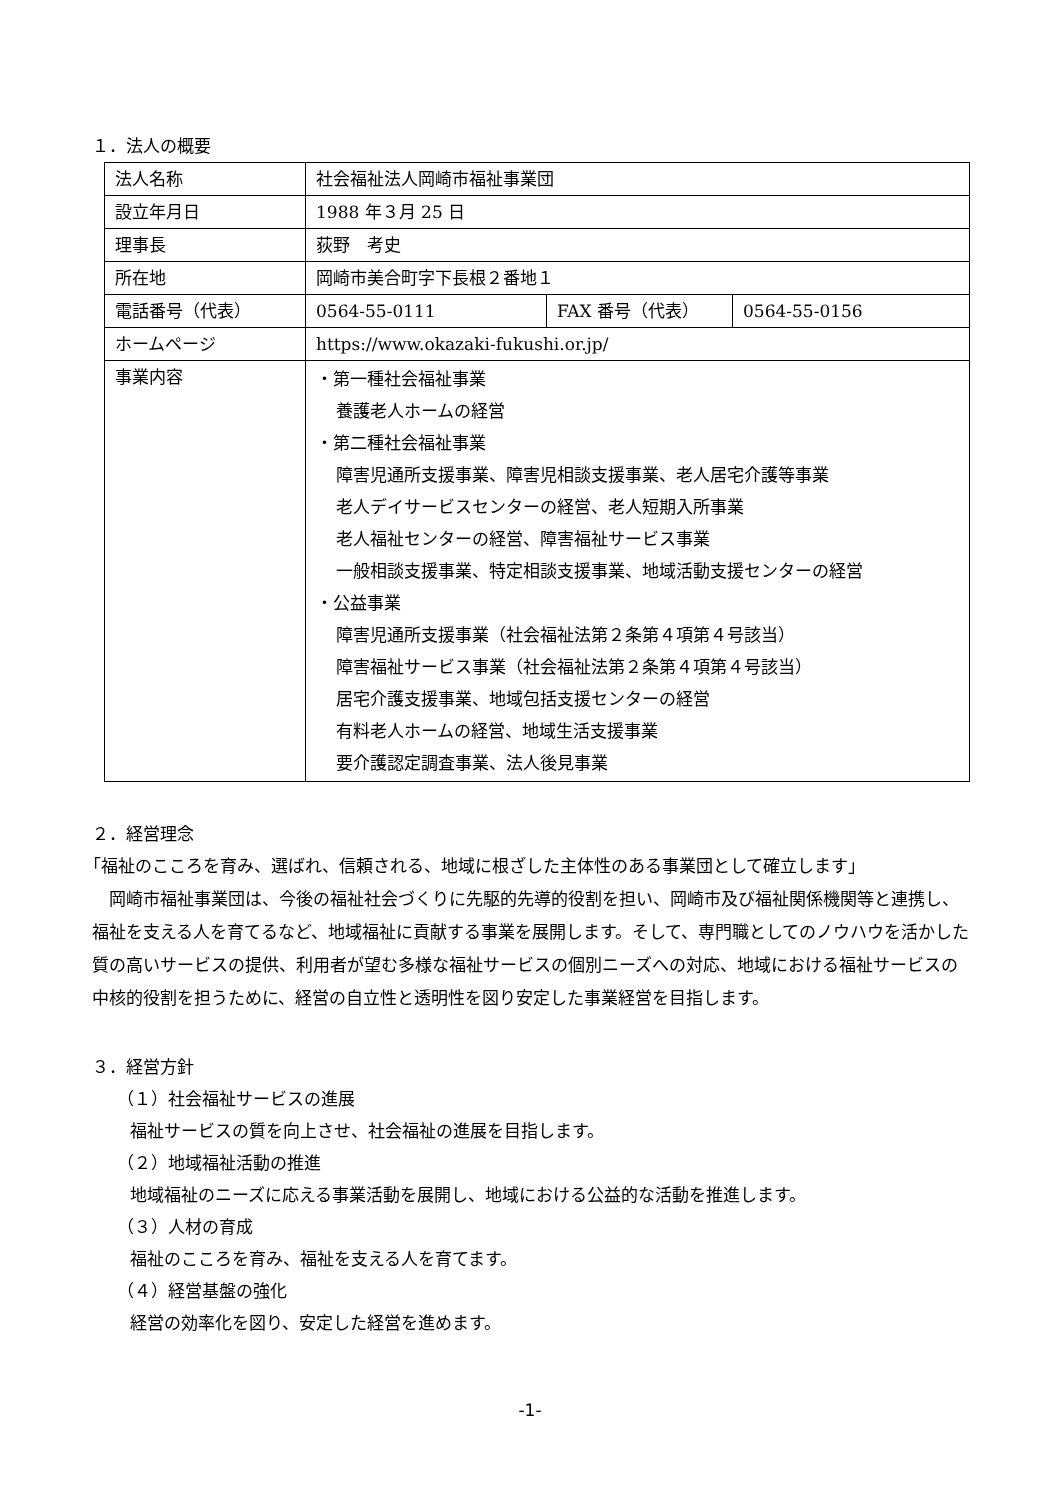１．法人の概要
| 法人名称 | 社会福祉法人岡崎市福祉事業団 | | |
| 設立年月日 | 1988 年３月 25 日 | | |
| 理事長 | 荻野 考史 | | |
| 所在地 | 岡崎市美合町字下長根２番地１ | | |
| 電話番号（代表） | 0564-55-0111 | FAX 番号（代表） | 0564-55-0156 |
| ホームページ | https://www.okazaki-fukushi.or.jp/ | | |
| 事業内容 | ・第一種社会福祉事業 養護老人ホームの経営 ・第二種社会福祉事業 障害児通所支援事業、障害児相談支援事業、老人居宅介護等事業 老人デイサービスセンターの経営、老人短期入所事業 老人福祉センターの経営、障害福祉サービス事業 一般相談支援事業、特定相談支援事業、地域活動支援センターの経営 ・公益事業 障害児通所支援事業（社会福祉法第２条第４項第４号該当） 障害福祉サービス事業（社会福祉法第２条第４項第４号該当） 居宅介護支援事業、地域包括支援センターの経営 有料老人ホームの経営、地域生活支援事業 要介護認定調査事業、法人後見事業 | | |
２．経営理念
「福祉のこころを育み、選ばれ、信頼される、地域に根ざした主体性のある事業団として確立します」
岡崎市福祉事業団は、今後の福祉社会づくりに先駆的先導的役割を担い、岡崎市及び福祉関係機関等と連携し、福祉を支える人を育てるなど、地域福祉に貢献する事業を展開します。そして、専門職としてのノウハウを活かした質の高いサービスの提供、利用者が望む多様な福祉サービスの個別ニーズへの対応、地域における福祉サービスの中核的役割を担うために、経営の自立性と透明性を図り安定した事業経営を目指します。
３．経営方針
（１）社会福祉サービスの進展
福祉サービスの質を向上させ、社会福祉の進展を目指します。
（２）地域福祉活動の推進
地域福祉のニーズに応える事業活動を展開し、地域における公益的な活動を推進します。
（３）人材の育成
福祉のこころを育み、福祉を支える人を育てます。
（４）経営基盤の強化
経営の効率化を図り、安定した経営を進めます。
-1-